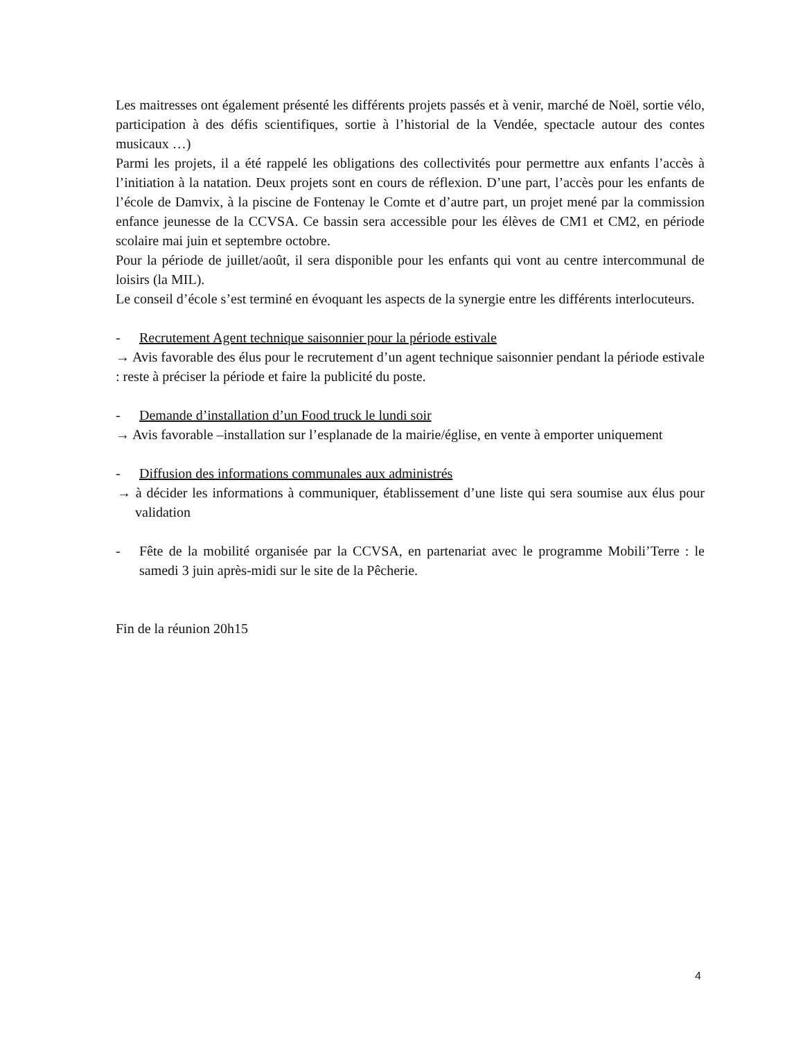Les maitresses ont également présenté les différents projets passés et à venir, marché de Noël, sortie vélo, participation à des défis scientifiques, sortie à l’historial de la Vendée, spectacle autour des contes musicaux …)
Parmi les projets, il a été rappelé les obligations des collectivités pour permettre aux enfants l’accès à l’initiation à la natation. Deux projets sont en cours de réflexion. D’une part, l’accès pour les enfants de l’école de Damvix, à la piscine de Fontenay le Comte et d’autre part, un projet mené par la commission enfance jeunesse de la CCVSA. Ce bassin sera accessible pour les élèves de CM1 et CM2, en période scolaire mai juin et septembre octobre.
Pour la période de juillet/août, il sera disponible pour les enfants qui vont au centre intercommunal de loisirs (la MIL).
Le conseil d’école s’est terminé en évoquant les aspects de la synergie entre les différents interlocuteurs.
- Recrutement Agent technique saisonnier pour la période estivale
→ Avis favorable des élus pour le recrutement d’un agent technique saisonnier pendant la période estivale : reste à préciser la période et faire la publicité du poste.
- Demande d’installation d’un Food truck le lundi soir
→ Avis favorable –installation sur l’esplanade de la mairie/église, en vente à emporter uniquement
- Diffusion des informations communales aux administrés
→ à décider les informations à communiquer, établissement d’une liste qui sera soumise aux élus pour validation
- Fête de la mobilité organisée par la CCVSA, en partenariat avec le programme Mobili’Terre : le samedi 3 juin après-midi sur le site de la Pêcherie.
Fin de la réunion 20h15
4